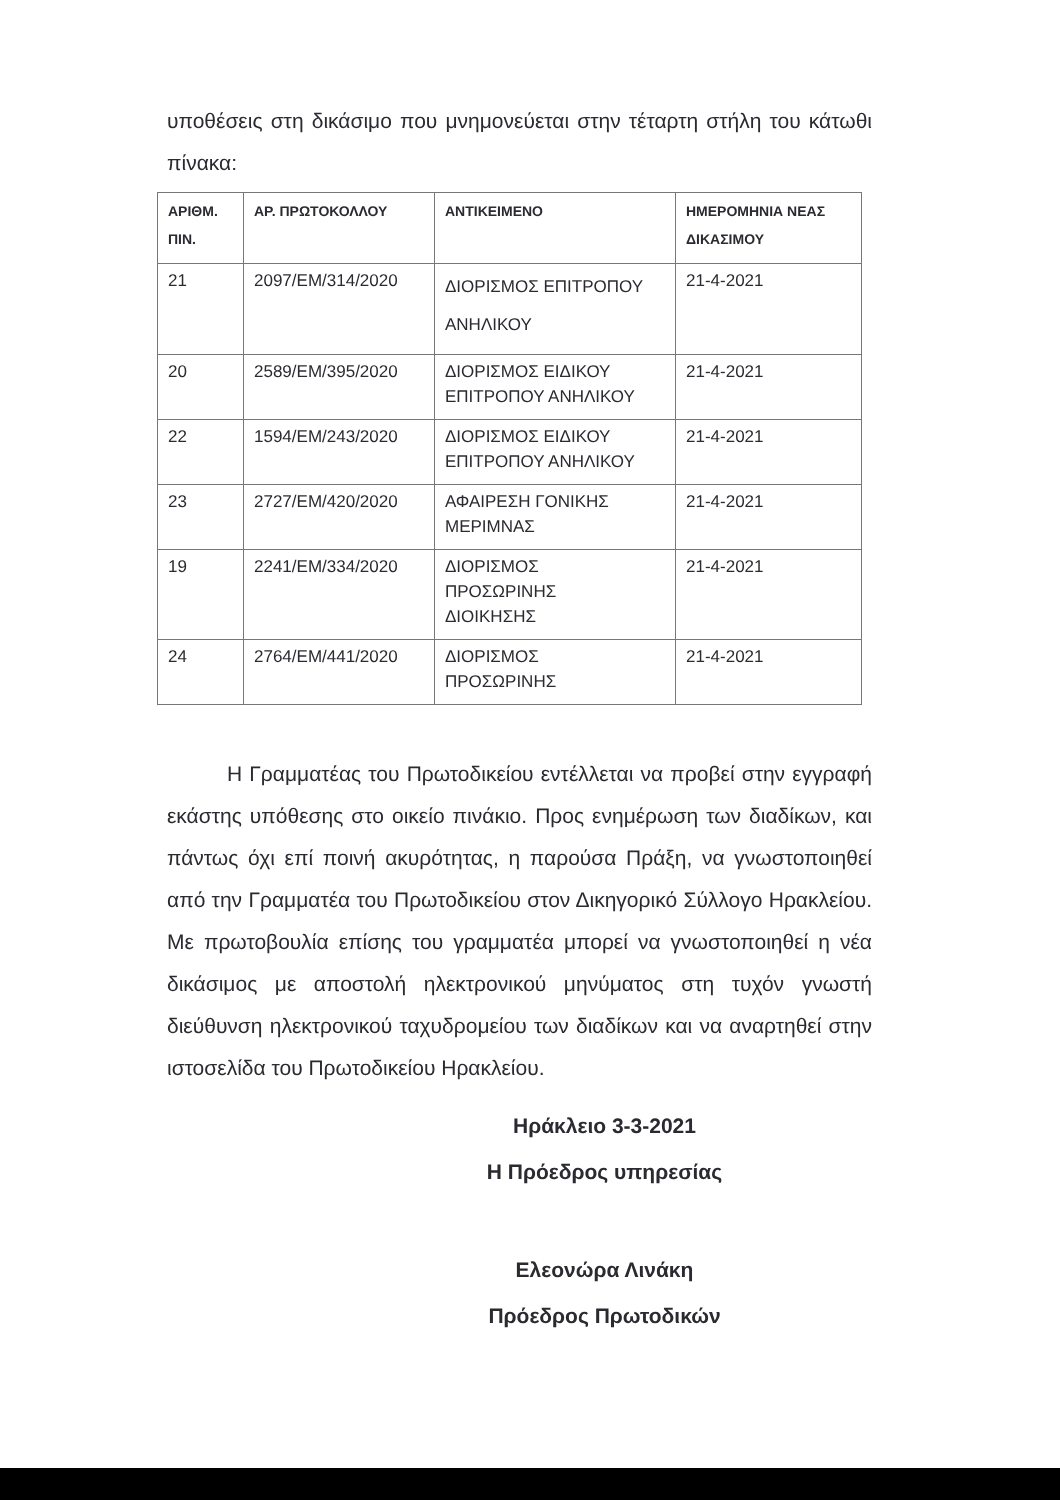υποθέσεις στη δικάσιμο που μνημονεύεται στην τέταρτη στήλη του κάτωθι πίνακα:
| ΑΡΙΘΜ. ΠΙΝ. | ΑΡ. ΠΡΩΤΟΚΟΛΛΟΥ | ΑΝΤΙΚΕΙΜΕΝΟ | ΗΜΕΡΟΜΗΝΙΑ ΝΕΑΣ ΔΙΚΑΣΙΜΟΥ |
| --- | --- | --- | --- |
| 21 | 2097/ΕΜ/314/2020 | ΔΙΟΡΙΣΜΟΣ ΕΠΙΤΡΟΠΟΥ ΑΝΗΛΙΚΟΥ | 21-4-2021 |
| 20 | 2589/ΕΜ/395/2020 | ΔΙΟΡΙΣΜΟΣ ΕΙΔΙΚΟΥ ΕΠΙΤΡΟΠΟΥ ΑΝΗΛΙΚΟΥ | 21-4-2021 |
| 22 | 1594/ΕΜ/243/2020 | ΔΙΟΡΙΣΜΟΣ ΕΙΔΙΚΟΥ ΕΠΙΤΡΟΠΟΥ ΑΝΗΛΙΚΟΥ | 21-4-2021 |
| 23 | 2727/ΕΜ/420/2020 | ΑΦΑΙΡΕΣΗ ΓΟΝΙΚΗΣ ΜΕΡΙΜΝΑΣ | 21-4-2021 |
| 19 | 2241/ΕΜ/334/2020 | ΔΙΟΡΙΣΜΟΣ ΠΡΟΣΩΡΙΝΗΣ ΔΙΟΙΚΗΣΗΣ | 21-4-2021 |
| 24 | 2764/ΕΜ/441/2020 | ΔΙΟΡΙΣΜΟΣ ΠΡΟΣΩΡΙΝΗΣ | 21-4-2021 |
Η Γραμματέας του Πρωτοδικείου εντέλλεται να προβεί στην εγγραφή εκάστης υπόθεσης στο οικείο πινάκιο. Προς ενημέρωση των διαδίκων, και πάντως όχι επί ποινή ακυρότητας, η παρούσα Πράξη, να γνωστοποιηθεί από την Γραμματέα του Πρωτοδικείου στον Δικηγορικό Σύλλογο Ηρακλείου. Με πρωτοβουλία επίσης του γραμματέα μπορεί να γνωστοποιηθεί η νέα δικάσιμος με αποστολή ηλεκτρονικού μηνύματος στη τυχόν γνωστή διεύθυνση ηλεκτρονικού ταχυδρομείου των διαδίκων και να αναρτηθεί στην ιστοσελίδα του Πρωτοδικείου Ηρακλείου.
Ηράκλειο 3-3-2021
Η Πρόεδρος υπηρεσίας
Ελεονώρα Λινάκη
Πρόεδρος Πρωτοδικών